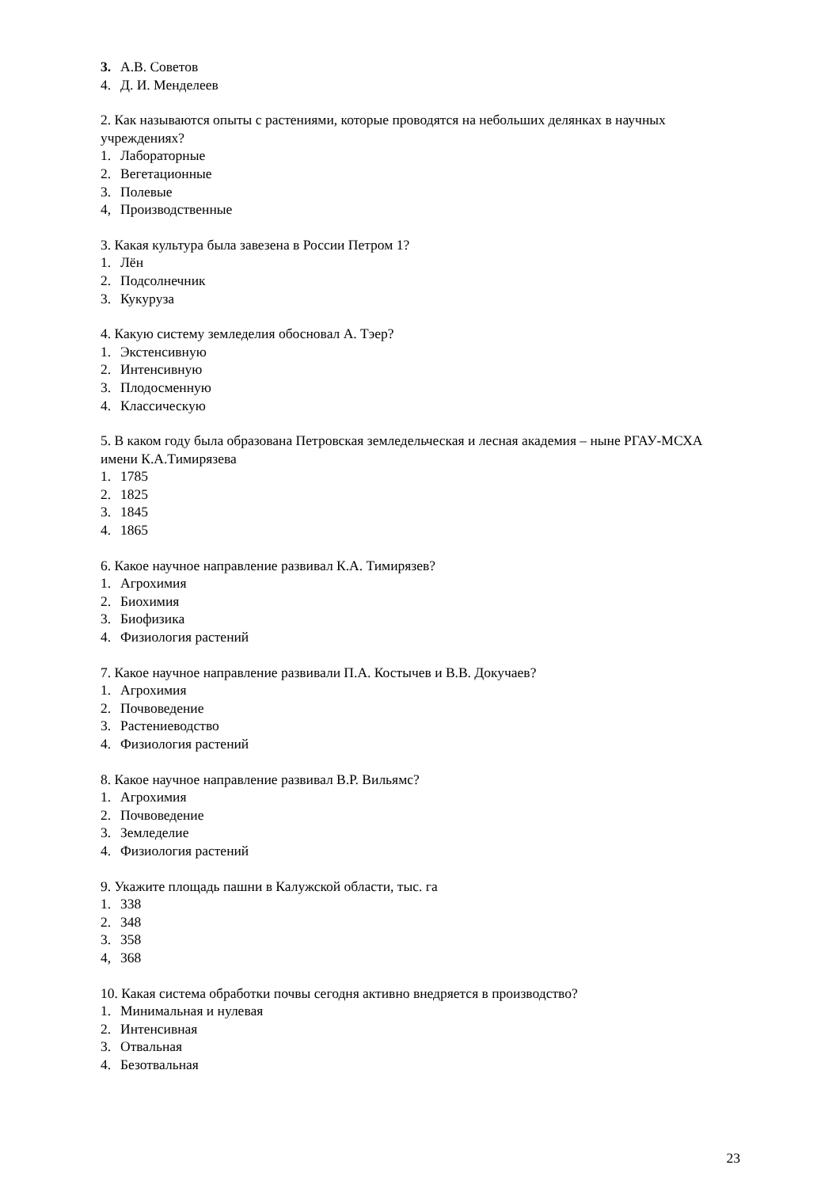3. А.В. Советов
4. Д. И. Менделеев
2. Как называются опыты с растениями, которые проводятся на небольших делянках в научных учреждениях?
1. Лабораторные
2. Вегетационные
3. Полевые
4, Производственные
3. Какая культура была завезена в России Петром 1?
1. Лён
2. Подсолнечник
3. Кукуруза
4. Какую систему земледелия обосновал А. Тэер?
1. Экстенсивную
2. Интенсивную
3. Плодосменную
4. Классическую
5. В каком году была образована Петровская земледельческая и лесная академия – ныне РГАУ-МСХА имени К.А.Тимирязева
1. 1785
2. 1825
3. 1845
4. 1865
6. Какое научное направление развивал К.А. Тимирязев?
1. Агрохимия
2. Биохимия
3. Биофизика
4. Физиология растений
7. Какое научное направление развивали П.А. Костычев и В.В. Докучаев?
1. Агрохимия
2. Почвоведение
3. Растениеводство
4. Физиология растений
8. Какое научное направление развивал В.Р. Вильямс?
1. Агрохимия
2. Почвоведение
3. Земледелие
4. Физиология растений
9. Укажите площадь пашни в Калужской области, тыс. га
1. 338
2. 348
3. 358
4, 368
10. Какая система обработки почвы сегодня активно внедряется в производство?
1. Минимальная и нулевая
2. Интенсивная
3. Отвальная
4. Безотвальная
23